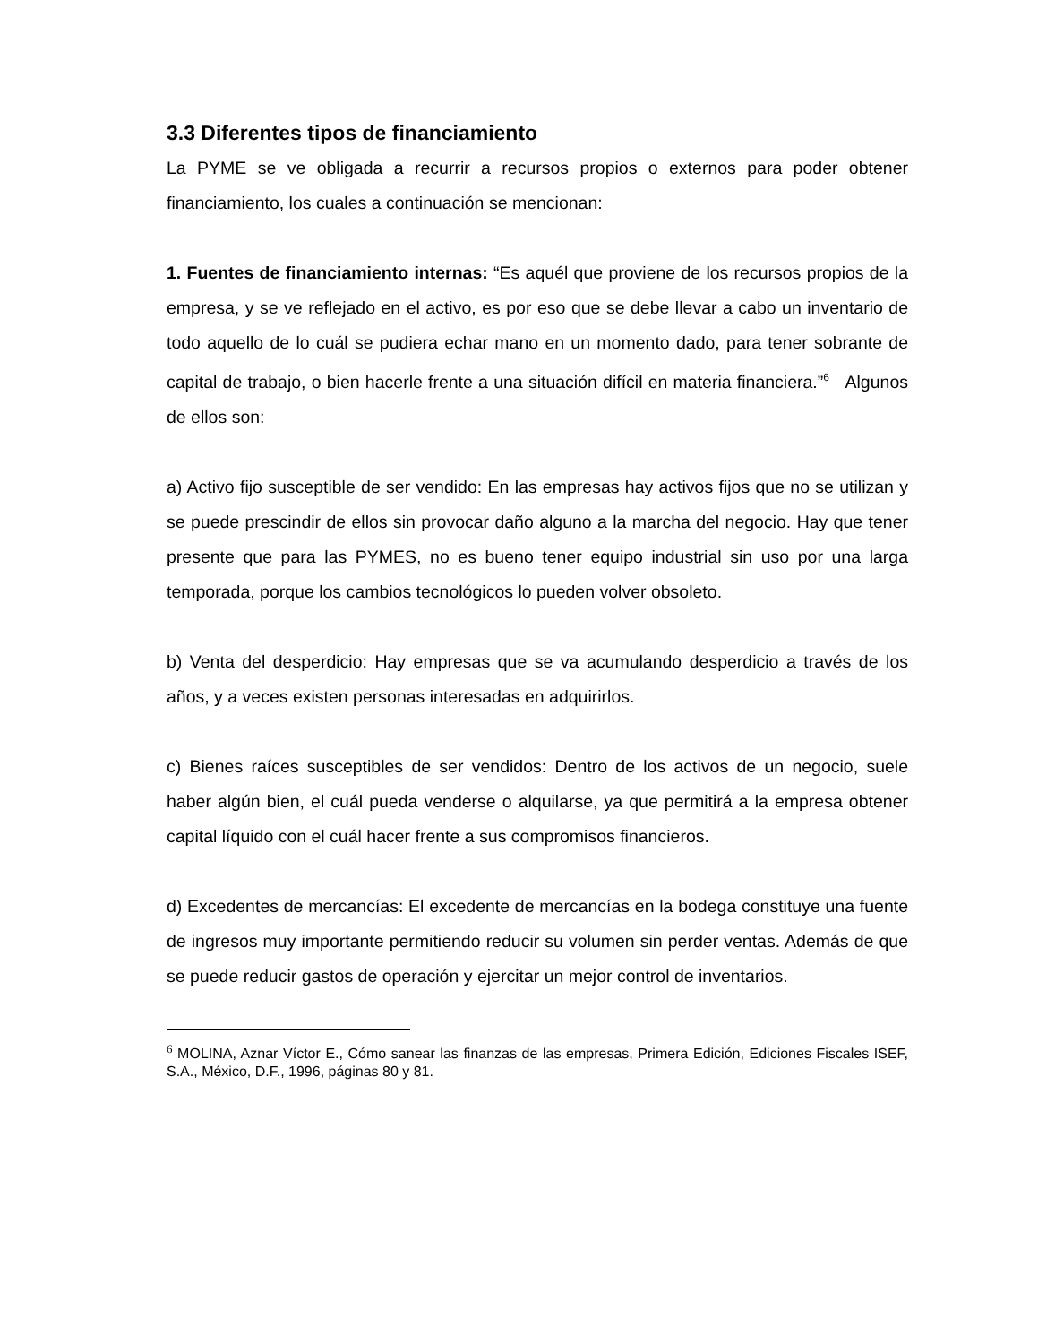3.3 Diferentes tipos de financiamiento
La PYME se ve obligada a recurrir a recursos propios o externos para poder obtener financiamiento, los cuales a continuación se mencionan:
1. Fuentes de financiamiento internas: “Es aquél que proviene de los recursos propios de la empresa, y se ve reflejado en el activo, es por eso que se debe llevar a cabo un inventario de todo aquello de lo cuál se pudiera echar mano en un momento dado, para tener sobrante de capital de trabajo, o bien hacerle frente a una situación difícil en materia financiera.”<sup>6</sup> Algunos de ellos son:
a) Activo fijo susceptible de ser vendido: En las empresas hay activos fijos que no se utilizan y se puede prescindir de ellos sin provocar daño alguno a la marcha del negocio. Hay que tener presente que para las PYMES, no es bueno tener equipo industrial sin uso por una larga temporada, porque los cambios tecnológicos lo pueden volver obsoleto.
b) Venta del desperdicio: Hay empresas que se va acumulando desperdicio a través de los años, y a veces existen personas interesadas en adquirirlos.
c) Bienes raíces susceptibles de ser vendidos: Dentro de los activos de un negocio, suele haber algún bien, el cuál pueda venderse o alquilarse, ya que permitirá a la empresa obtener capital líquido con el cuál hacer frente a sus compromisos financieros.
d) Excedentes de mercancías: El excedente de mercancías en la bodega constituye una fuente de ingresos muy importante permitiendo reducir su volumen sin perder ventas. Además de que se puede reducir gastos de operación y ejercitar un mejor control de inventarios.
<sup>6</sup> MOLINA, Aznar Víctor E., Cómo sanear las finanzas de las empresas, Primera Edición, Ediciones Fiscales ISEF, S.A., México, D.F., 1996, páginas 80 y 81.